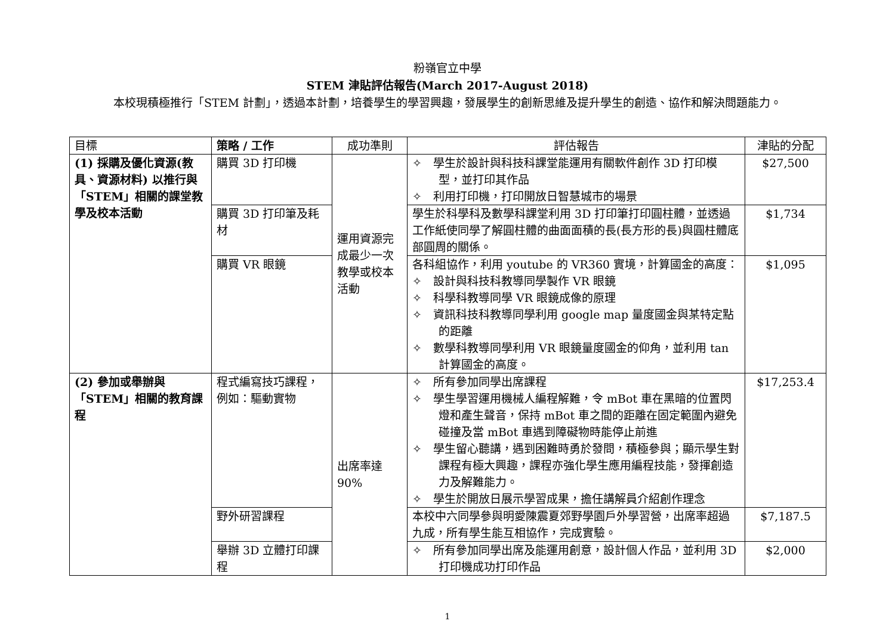粉嶺官立中學
STEM 津貼評估報告(March 2017-August 2018)
本校現積極推行「STEM 計劃」，透過本計劃，培養學生的學習興趣，發展學生的創新思維及提升學生的創造、協作和解決問題能力。
| 目標 | 策略 / 工作 | 成功準則 | 評估報告 | 津貼的分配 |
| --- | --- | --- | --- | --- |
| (1) 採購及優化資源(教具、資源材料) 以推行與「STEM」相關的課堂教學及校本活動 | 購買 3D 打印機 | 運用資源完成最少一次教學或校本活動 | ✧ 學生於設計與科技科課堂能運用有關軟件創作 3D 打印模型，並打印其作品 ✧ 利用打印機，打印開放日智慧城市的場景 | $27,500 |
| | 購買 3D 打印筆及耗材 | | 學生於科學科及數學科課堂利用 3D 打印筆打印圓柱體，並透過工作紙使同學了解圓柱體的曲面面積的長(長方形的長)與圓柱體底部圓周的關係。 | $1,734 |
| | 購買 VR 眼鏡 | | 各科組協作，利用 youtube 的 VR360 實境，計算國金的高度： ✧ 設計與科技科教導同學製作 VR 眼鏡 ✧ 科學科教導同學 VR 眼鏡成像的原理 ✧ 資訊科技科教導同學利用 google map 量度國金與某特定點的距離 ✧ 數學科教導同學利用 VR 眼鏡量度國金的仰角，並利用 tan 計算國金的高度。 | $1,095 |
| (2) 參加或舉辦與「STEM」相關的教育課程 | 程式編寫技巧課程，例如：驅動實物 | 出席率達 90% | ✧ 所有參加同學出席課程 ✧ 學生學習運用機械人編程解難，令 mBot 車在黑暗的位置閃燈和產生聲音，保持 mBot 車之間的距離在固定範圍內避免碰撞及當 mBot 車遇到障礙物時能停止前進 ✧ 學生留心聽講，遇到困難時勇於發問，積極參與；顯示學生對課程有極大興趣，課程亦強化學生應用編程技能，發揮創造力及解難能力。 ✧ 學生於開放日展示學習成果，擔任講解員介紹創作理念 | $17,253.4 |
| | 野外研習課程 | | 本校中六同學參與明愛陳震夏郊野學園戶外學習營，出席率超過九成，所有學生能互相協作，完成實驗。 | $7,187.5 |
| | 舉辦 3D 立體打印課程 | | ✧ 所有參加同學出席及能運用創意，設計個人作品，並利用 3D 打印機成功打印作品 | $2,000 |
1